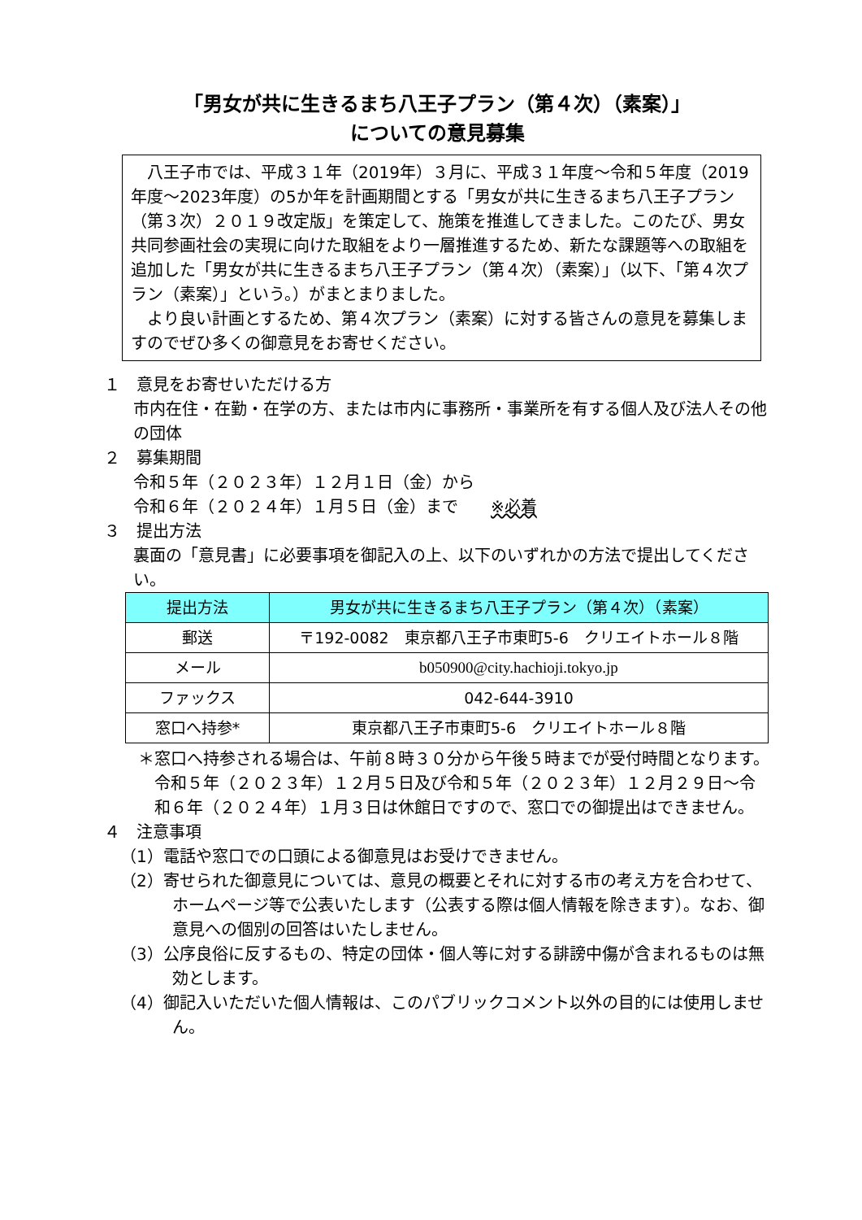「男女が共に生きるまち八王子プラン（第４次）（素案）」
についての意見募集
　八王子市では、平成３１年（2019年）３月に、平成３１年度～令和５年度（2019年度～2023年度）の5か年を計画期間とする「男女が共に生きるまち八王子プラン（第３次）２０１９改定版」を策定して、施策を推進してきました。このたび、男女共同参画社会の実現に向けた取組をより一層推進するため、新たな課題等への取組を追加した「男女が共に生きるまち八王子プラン（第４次）（素案）」（以下、「第４次プラン（素案）」という。）がまとまりました。
　より良い計画とするため、第４次プラン（素案）に対する皆さんの意見を募集しますのでぜひ多くの御意見をお寄せください。
１　意見をお寄せいただける方
市内在住・在勤・在学の方、または市内に事務所・事業所を有する個人及び法人その他の団体
２　募集期間
令和５年（２０２３年）１２月１日（金）から
令和６年（２０２４年）１月５日（金）まで　　※必着
３　提出方法
裏面の「意見書」に必要事項を御記入の上、以下のいずれかの方法で提出してください。
| 提出方法 | 男女が共に生きるまち八王子プラン（第４次）（素案） |
| --- | --- |
| 郵送 | 〒192-0082 東京都八王子市東町5-6 クリエイトホール８階 |
| メール | b050900@city.hachioji.tokyo.jp |
| ファックス | 042-644-3910 |
| 窓口へ持参* | 東京都八王子市東町5-6 クリエイトホール８階 |
＊窓口へ持参される場合は、午前８時３０分から午後５時までが受付時間となります。令和５年（２０２３年）１２月５日及び令和５年（２０２３年）１２月２９日～令和６年（２０２４年）１月３日は休館日ですので、窓口での御提出はできません。
４　注意事項
（1）電話や窓口での口頭による御意見はお受けできません。
（2）寄せられた御意見については、意見の概要とそれに対する市の考え方を合わせて、ホームページ等で公表いたします（公表する際は個人情報を除きます）。なお、御意見への個別の回答はいたしません。
（3）公序良俗に反するもの、特定の団体・個人等に対する誹謗中傷が含まれるものは無効とします。
（4）御記入いただいた個人情報は、このパブリックコメント以外の目的には使用しません。